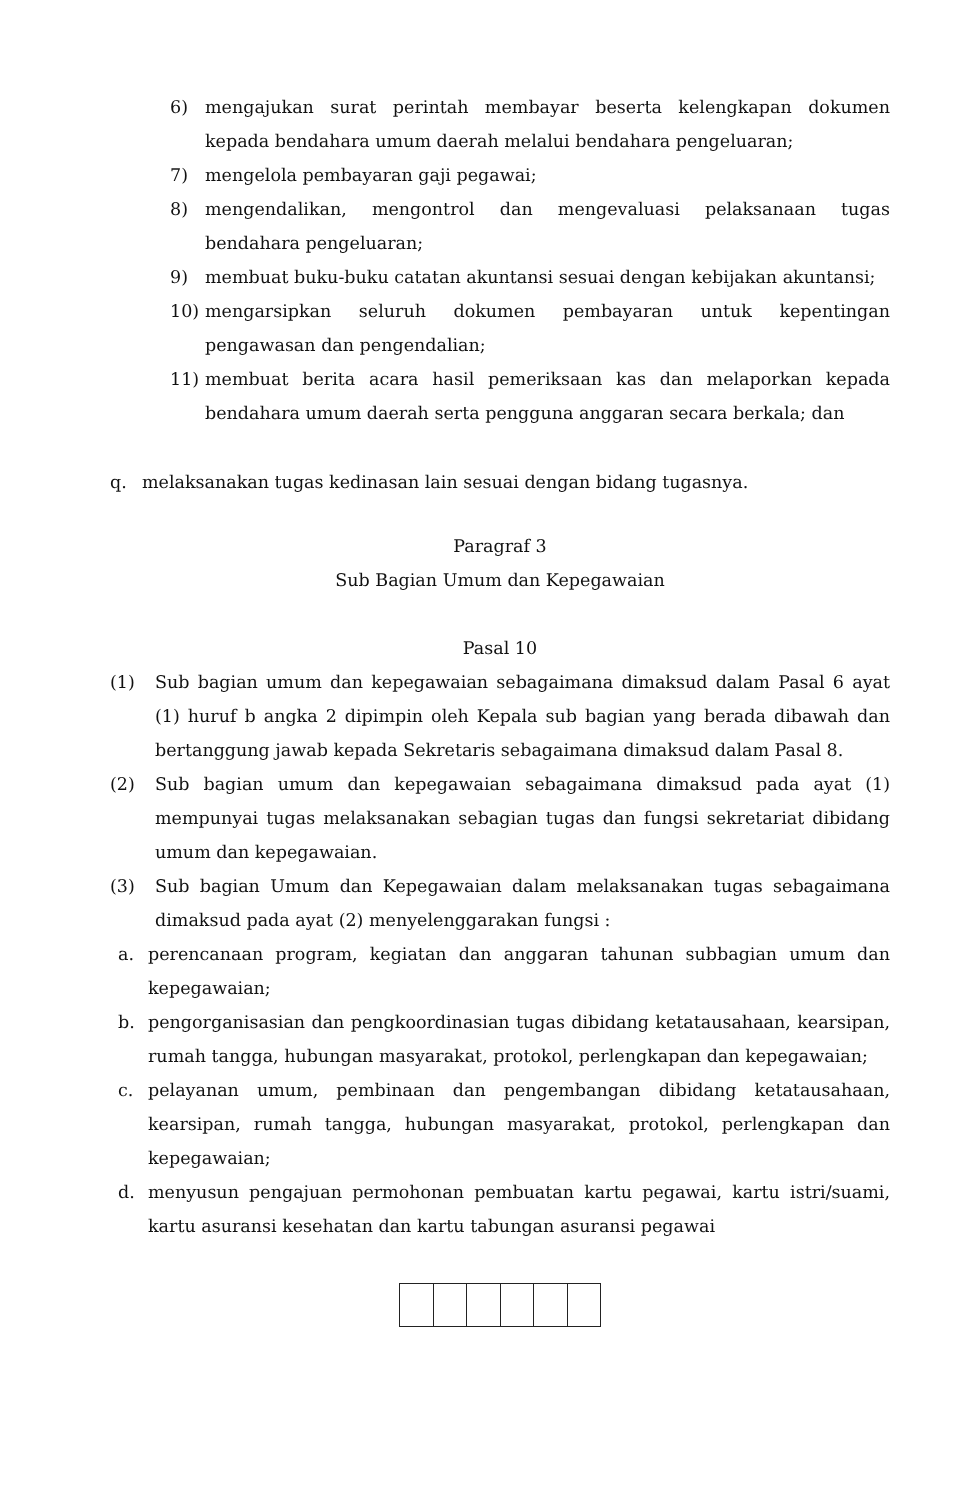6) mengajukan surat perintah membayar beserta kelengkapan dokumen kepada bendahara umum daerah melalui bendahara pengeluaran;
7) mengelola pembayaran gaji pegawai;
8) mengendalikan, mengontrol dan mengevaluasi pelaksanaan tugas bendahara pengeluaran;
9) membuat buku-buku catatan akuntansi sesuai dengan kebijakan akuntansi;
10) mengarsipkan seluruh dokumen pembayaran untuk kepentingan pengawasan dan pengendalian;
11) membuat berita acara hasil pemeriksaan kas dan melaporkan kepada bendahara umum daerah serta pengguna anggaran secara berkala; dan
q. melaksanakan tugas kedinasan lain sesuai dengan bidang tugasnya.
Paragraf 3
Sub Bagian Umum dan Kepegawaian
Pasal 10
(1) Sub bagian umum dan kepegawaian sebagaimana dimaksud dalam Pasal 6 ayat (1) huruf b angka 2 dipimpin oleh Kepala sub bagian yang berada dibawah dan bertanggung jawab kepada Sekretaris sebagaimana dimaksud dalam Pasal 8.
(2) Sub bagian umum dan kepegawaian sebagaimana dimaksud pada ayat (1) mempunyai tugas melaksanakan sebagian tugas dan fungsi sekretariat dibidang umum dan kepegawaian.
(3) Sub bagian Umum dan Kepegawaian dalam melaksanakan tugas sebagaimana dimaksud pada ayat (2) menyelenggarakan fungsi :
a. perencanaan program, kegiatan dan anggaran tahunan subbagian umum dan kepegawaian;
b. pengorganisasian dan pengkoordinasian tugas dibidang ketatausahaan, kearsipan, rumah tangga, hubungan masyarakat, protokol, perlengkapan dan kepegawaian;
c. pelayanan umum, pembinaan dan pengembangan dibidang ketatausahaan, kearsipan, rumah tangga, hubungan masyarakat, protokol, perlengkapan dan kepegawaian;
d. menyusun pengajuan permohonan pembuatan kartu pegawai, kartu istri/suami, kartu asuransi kesehatan dan kartu tabungan asuransi pegawai